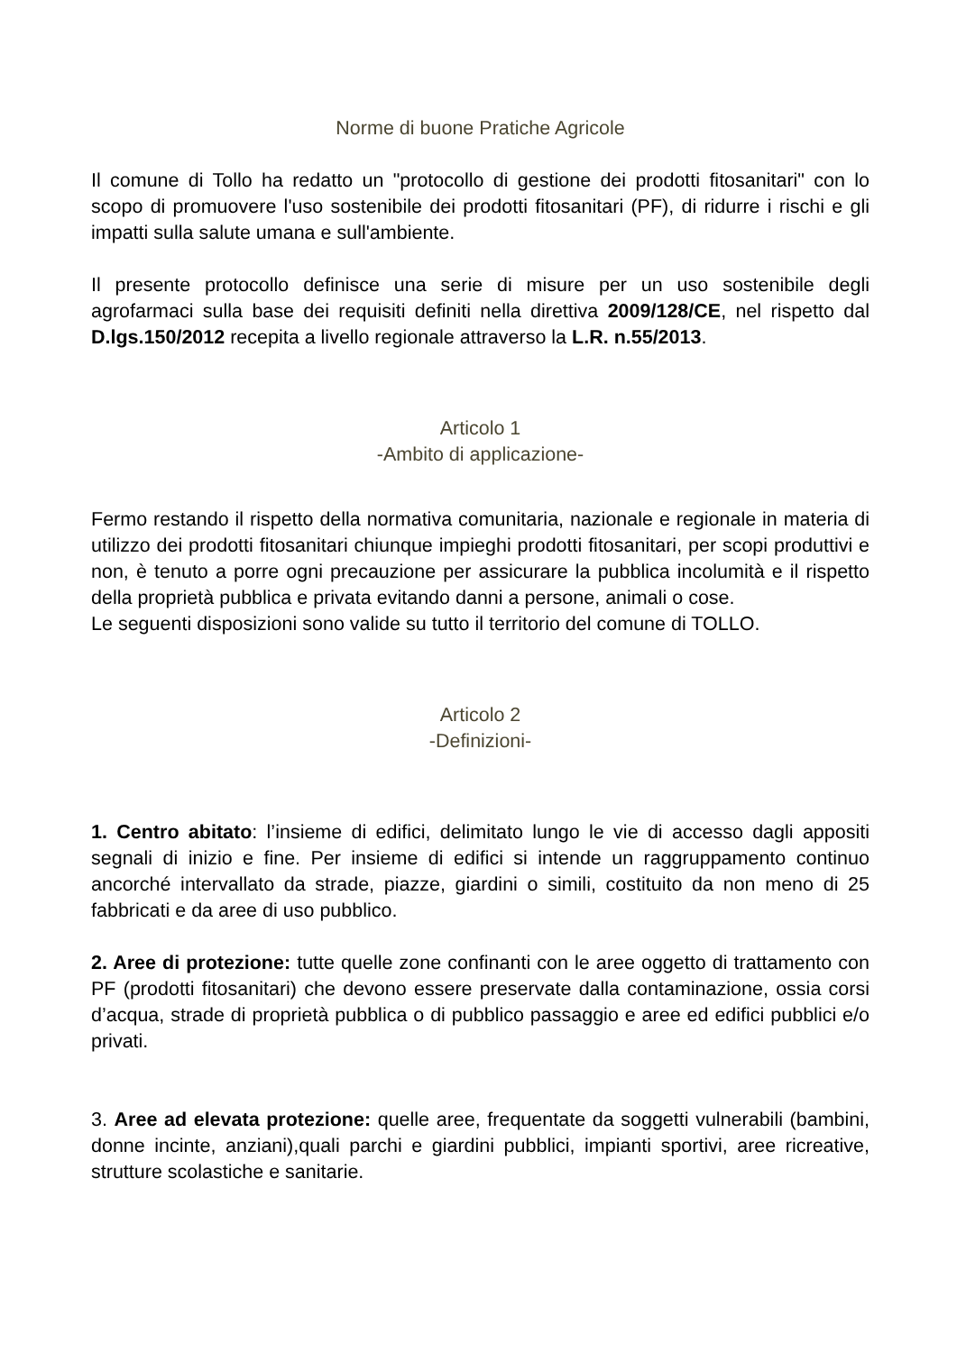Norme di buone Pratiche Agricole
Il comune di Tollo ha redatto un "protocollo di gestione dei prodotti fitosanitari" con lo scopo di promuovere l'uso sostenibile dei prodotti fitosanitari (PF), di ridurre i rischi e gli impatti sulla salute umana e sull'ambiente.
Il presente protocollo definisce una serie di misure per un uso sostenibile degli agrofarmaci sulla base dei requisiti definiti nella direttiva 2009/128/CE, nel rispetto dal D.lgs.150/2012 recepita a livello regionale attraverso la L.R. n.55/2013.
Articolo 1
-Ambito di applicazione-
Fermo restando il rispetto della normativa comunitaria, nazionale e regionale in materia di utilizzo dei prodotti fitosanitari chiunque impieghi prodotti fitosanitari, per scopi produttivi e non, è tenuto a porre ogni precauzione per assicurare la pubblica incolumità e il rispetto della proprietà pubblica e privata evitando danni a persone, animali o cose.
Le seguenti disposizioni sono valide su tutto il territorio del comune di TOLLO.
Articolo 2
-Definizioni-
1. Centro abitato: l’insieme di edifici, delimitato lungo le vie di accesso dagli appositi segnali di inizio e fine. Per insieme di edifici si intende un raggruppamento continuo ancorché intervallato da strade, piazze, giardini o simili, costituito da non meno di 25 fabbricati e da aree di uso pubblico.
2. Aree di protezione: tutte quelle zone confinanti con le aree oggetto di trattamento con PF (prodotti fitosanitari) che devono essere preservate dalla contaminazione, ossia corsi d’acqua, strade di proprietà pubblica o di pubblico passaggio e aree ed edifici pubblici e/o privati.
3. Aree ad elevata protezione: quelle aree, frequentate da soggetti vulnerabili (bambini, donne incinte, anziani),quali parchi e giardini pubblici, impianti sportivi, aree ricreative, strutture scolastiche e sanitarie.